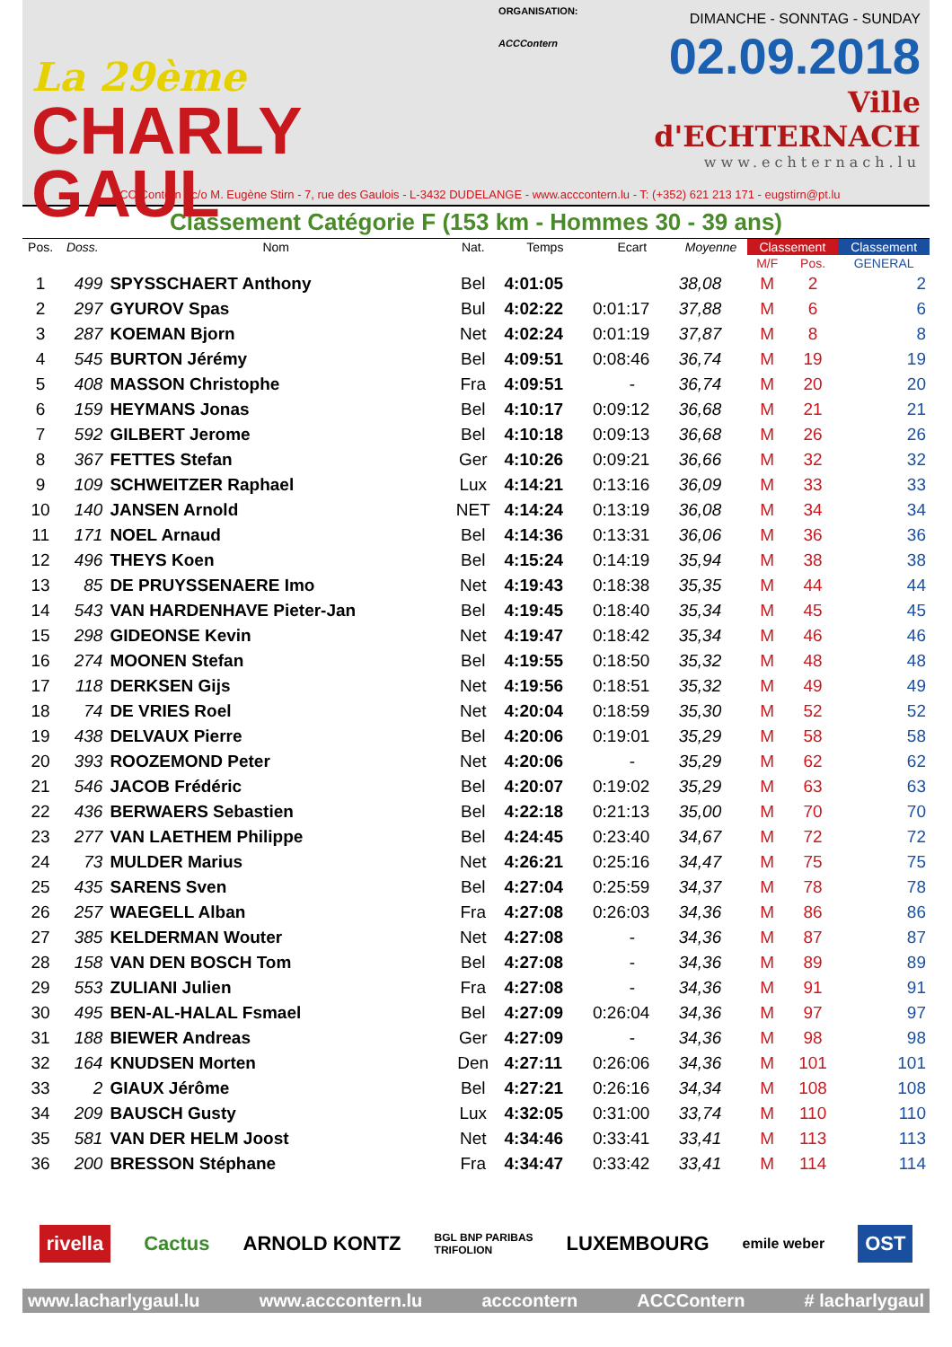La 29ème
CHARLY GAUL
ORGANISATION:
ACCContern
DIMANCHE - SONNTAG - SUNDAY
02.09.2018
Ville d'ECHTERNACH
www.echternach.lu
ACC Contern - c/o M. Eugène Stirn - 7, rue des Gaulois - L-3432 DUDELANGE - www.acccontern.lu - T: (+352) 621 213 171 - eugstirn@pt.lu
Classement Catégorie F (153 km - Hommes 30 - 39 ans)
| Pos. | Doss. | Nom | Nat. | Temps | Ecart | Moyenne | Classement | | Classement |
| --- | --- | --- | --- | --- | --- | --- | --- | --- | --- |
| | | | | | | | M/F | Pos. | GENERAL |
| 1 | 499 | SPYSSCHAERT Anthony | Bel | 4:01:05 | | 38,08 | M | 2 | 2 |
| 2 | 297 | GYUROV Spas | Bul | 4:02:22 | 0:01:17 | 37,88 | M | 6 | 6 |
| 3 | 287 | KOEMAN Bjorn | Net | 4:02:24 | 0:01:19 | 37,87 | M | 8 | 8 |
| 4 | 545 | BURTON Jérémy | Bel | 4:09:51 | 0:08:46 | 36,74 | M | 19 | 19 |
| 5 | 408 | MASSON Christophe | Fra | 4:09:51 | - | 36,74 | M | 20 | 20 |
| 6 | 159 | HEYMANS Jonas | Bel | 4:10:17 | 0:09:12 | 36,68 | M | 21 | 21 |
| 7 | 592 | GILBERT Jerome | Bel | 4:10:18 | 0:09:13 | 36,68 | M | 26 | 26 |
| 8 | 367 | FETTES Stefan | Ger | 4:10:26 | 0:09:21 | 36,66 | M | 32 | 32 |
| 9 | 109 | SCHWEITZER Raphael | Lux | 4:14:21 | 0:13:16 | 36,09 | M | 33 | 33 |
| 10 | 140 | JANSEN Arnold | NET | 4:14:24 | 0:13:19 | 36,08 | M | 34 | 34 |
| 11 | 171 | NOEL Arnaud | Bel | 4:14:36 | 0:13:31 | 36,06 | M | 36 | 36 |
| 12 | 496 | THEYS Koen | Bel | 4:15:24 | 0:14:19 | 35,94 | M | 38 | 38 |
| 13 | 85 | DE PRUYSSENAERE Imo | Net | 4:19:43 | 0:18:38 | 35,35 | M | 44 | 44 |
| 14 | 543 | VAN HARDENHAVE Pieter-Jan | Bel | 4:19:45 | 0:18:40 | 35,34 | M | 45 | 45 |
| 15 | 298 | GIDEONSE Kevin | Net | 4:19:47 | 0:18:42 | 35,34 | M | 46 | 46 |
| 16 | 274 | MOONEN Stefan | Bel | 4:19:55 | 0:18:50 | 35,32 | M | 48 | 48 |
| 17 | 118 | DERKSEN Gijs | Net | 4:19:56 | 0:18:51 | 35,32 | M | 49 | 49 |
| 18 | 74 | DE VRIES Roel | Net | 4:20:04 | 0:18:59 | 35,30 | M | 52 | 52 |
| 19 | 438 | DELVAUX Pierre | Bel | 4:20:06 | 0:19:01 | 35,29 | M | 58 | 58 |
| 20 | 393 | ROOZEMOND Peter | Net | 4:20:06 | - | 35,29 | M | 62 | 62 |
| 21 | 546 | JACOB Frédéric | Bel | 4:20:07 | 0:19:02 | 35,29 | M | 63 | 63 |
| 22 | 436 | BERWAERS Sebastien | Bel | 4:22:18 | 0:21:13 | 35,00 | M | 70 | 70 |
| 23 | 277 | VAN LAETHEM Philippe | Bel | 4:24:45 | 0:23:40 | 34,67 | M | 72 | 72 |
| 24 | 73 | MULDER Marius | Net | 4:26:21 | 0:25:16 | 34,47 | M | 75 | 75 |
| 25 | 435 | SARENS Sven | Bel | 4:27:04 | 0:25:59 | 34,37 | M | 78 | 78 |
| 26 | 257 | WAEGELL Alban | Fra | 4:27:08 | 0:26:03 | 34,36 | M | 86 | 86 |
| 27 | 385 | KELDERMAN Wouter | Net | 4:27:08 | - | 34,36 | M | 87 | 87 |
| 28 | 158 | VAN DEN BOSCH Tom | Bel | 4:27:08 | - | 34,36 | M | 89 | 89 |
| 29 | 553 | ZULIANI Julien | Fra | 4:27:08 | - | 34,36 | M | 91 | 91 |
| 30 | 495 | BEN-AL-HALAL Fsmael | Bel | 4:27:09 | 0:26:04 | 34,36 | M | 97 | 97 |
| 31 | 188 | BIEWER Andreas | Ger | 4:27:09 | - | 34,36 | M | 98 | 98 |
| 32 | 164 | KNUDSEN Morten | Den | 4:27:11 | 0:26:06 | 34,36 | M | 101 | 101 |
| 33 | 2 | GIAUX Jérôme | Bel | 4:27:21 | 0:26:16 | 34,34 | M | 108 | 108 |
| 34 | 209 | BAUSCH Gusty | Lux | 4:32:05 | 0:31:00 | 33,74 | M | 110 | 110 |
| 35 | 581 | VAN DER HELM Joost | Net | 4:34:46 | 0:33:41 | 33,41 | M | 113 | 113 |
| 36 | 200 | BRESSON Stéphane | Fra | 4:34:47 | 0:33:42 | 33,41 | M | 114 | 114 |
rivella Cactus ARNOLD KONTZ BGL BNP PARIBAS
TRIFOLION LUXEMBOURG emile weber OST
www.lacharlygaul.lu www.acccontern.lu acccontern ACCContern # lacharlygaul